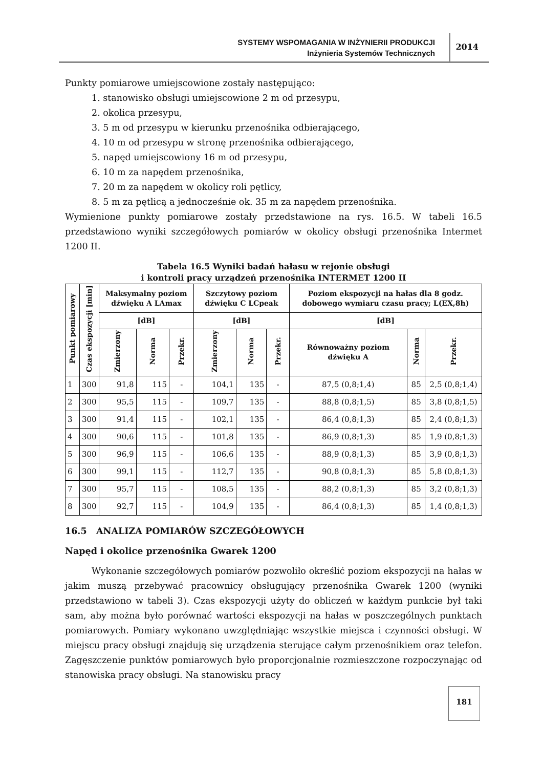SYSTEMY WSPOMAGANIA W INŻYNIERII PRODUKCJI
Inżynieria Systemów Technicznych
2014
Punkty pomiarowe umiejscowione zostały następująco:
1. stanowisko obsługi umiejscowione 2 m od przesypu,
2. okolica przesypu,
3. 5 m od przesypu w kierunku przenośnika odbierającego,
4. 10 m od przesypu w stronę przenośnika odbierającego,
5. napęd umiejscowiony 16 m od przesypu,
6. 10 m za napędem przenośnika,
7. 20 m za napędem w okolicy roli pętlicy,
8. 5 m za pętlicą a jednocześnie ok. 35 m za napędem przenośnika.
Wymienione punkty pomiarowe zostały przedstawione na rys. 16.5. W tabeli 16.5 przedstawiono wyniki szczegółowych pomiarów w okolicy obsługi przenośnika Intermet 1200 II.
Tabela 16.5 Wyniki badań hałasu w rejonie obsługi
i kontroli pracy urządzeń przenośnika INTERMET 1200 II
| Punkt pomiarowy | Czas ekspozycji [min] | Maksymalny poziom dźwięku A LAmax | | | Szczytowy poziom dźwięku C LCpeak | | | Poziom ekspozycji na hałas dla 8 godz. dobowego wymiaru czasu pracy; L(EX,8h) | | |
| --- | --- | --- | --- | --- | --- | --- | --- | --- | --- | --- |
| | | [dB] | | | [dB] | | | [dB] | | |
| | | Zmierzony | Norma | Przekr. | Zmierzony | Norma | Przekr. | Równoważny poziom dźwięku A | Norma | Przekr. |
| 1 | 300 | 91,8 | 115 | - | 104,1 | 135 | - | 87,5 (0,8;1,4) | 85 | 2,5 (0,8;1,4) |
| 2 | 300 | 95,5 | 115 | - | 109,7 | 135 | - | 88,8 (0,8;1,5) | 85 | 3,8 (0,8;1,5) |
| 3 | 300 | 91,4 | 115 | - | 102,1 | 135 | - | 86,4 (0,8;1,3) | 85 | 2,4 (0,8;1,3) |
| 4 | 300 | 90,6 | 115 | - | 101,8 | 135 | - | 86,9 (0,8;1,3) | 85 | 1,9 (0,8;1,3) |
| 5 | 300 | 96,9 | 115 | - | 106,6 | 135 | - | 88,9 (0,8;1,3) | 85 | 3,9 (0,8;1,3) |
| 6 | 300 | 99,1 | 115 | - | 112,7 | 135 | - | 90,8 (0,8;1,3) | 85 | 5,8 (0,8;1,3) |
| 7 | 300 | 95,7 | 115 | - | 108,5 | 135 | - | 88,2 (0,8;1,3) | 85 | 3,2 (0,8;1,3) |
| 8 | 300 | 92,7 | 115 | - | 104,9 | 135 | - | 86,4 (0,8;1,3) | 85 | 1,4 (0,8;1,3) |
16.5 ANALIZA POMIARÓW SZCZEGÓŁOWYCH
Napęd i okolice przenośnika Gwarek 1200
Wykonanie szczegółowych pomiarów pozwoliło określić poziom ekspozycji na hałas w jakim muszą przebywać pracownicy obsługujący przenośnika Gwarek 1200 (wyniki przedstawiono w tabeli 3). Czas ekspozycji użyty do obliczeń w każdym punkcie był taki sam, aby można było porównać wartości ekspozycji na hałas w poszczególnych punktach pomiarowych. Pomiary wykonano uwzględniając wszystkie miejsca i czynności obsługi. W miejscu pracy obsługi znajdują się urządzenia sterujące całym przenośnikiem oraz telefon. Zagęszczenie punktów pomiarowych było proporcjonalnie rozmieszczone rozpoczynając od stanowiska pracy obsługi. Na stanowisku pracy
181